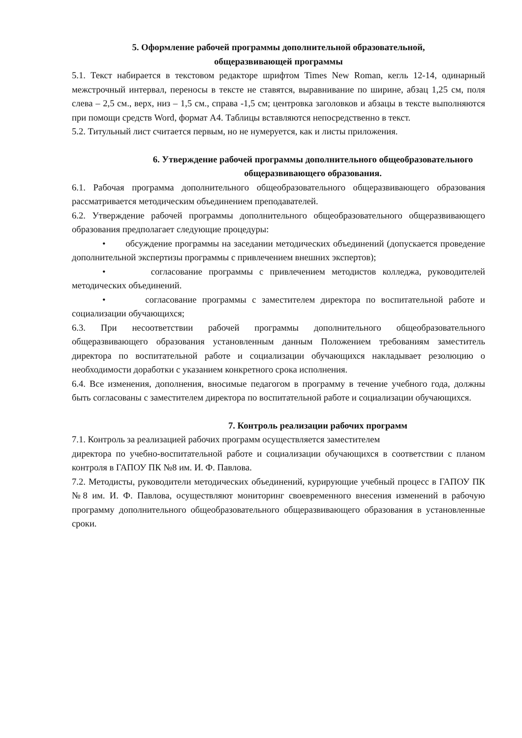5. Оформление рабочей программы дополнительной образовательной,
общеразвивающей программы
5.1. Текст набирается в текстовом редакторе шрифтом Times New Roman, кегль 12-14, одинарный межстрочный интервал, переносы в тексте не ставятся, выравнивание по ширине, абзац 1,25 см, поля слева – 2,5 см., верх, низ – 1,5 см., справа -1,5 см; центровка заголовков и абзацы в тексте выполняются при помощи средств Word, формат А4. Таблицы вставляются непосредственно в текст.
5.2. Титульный лист считается первым, но не нумеруется, как и листы приложения.
6. Утверждение рабочей программы дополнительного общеобразовательного
общеразвивающего образования.
6.1. Рабочая программа дополнительного общеобразовательного общеразвивающего образования рассматривается методическим объединением преподавателей.
6.2. Утверждение рабочей программы дополнительного общеобразовательного общеразвивающего образования предполагает следующие процедуры:
• обсуждение программы на заседании методических объединений (допускается проведение дополнительной экспертизы программы с привлечением внешних экспертов);
• согласование программы с привлечением методистов колледжа, руководителей методических объединений.
• согласование программы с заместителем директора по воспитательной работе и социализации обучающихся;
6.3. При несоответствии рабочей программы дополнительного общеобразовательного общеразвивающего образования установленным данным Положением требованиям заместитель директора по воспитательной работе и социализации обучающихся накладывает резолюцию о необходимости доработки с указанием конкретного срока исполнения.
6.4. Все изменения, дополнения, вносимые педагогом в программу в течение учебного года, должны быть согласованы с заместителем директора по воспитательной работе и социализации обучающихся.
7. Контроль реализации рабочих программ
7.1. Контроль за реализацией рабочих программ осуществляется заместителем
директора по учебно-воспитательной работе и социализации обучающихся в соответствии с планом контроля в ГАПОУ ПК №8 им. И. Ф. Павлова.
7.2. Методисты, руководители методических объединений, курирующие учебный процесс в ГАПОУ ПК №8 им. И. Ф. Павлова, осуществляют мониторинг своевременного внесения изменений в рабочую программу дополнительного общеобразовательного общеразвивающего образования в установленные сроки.